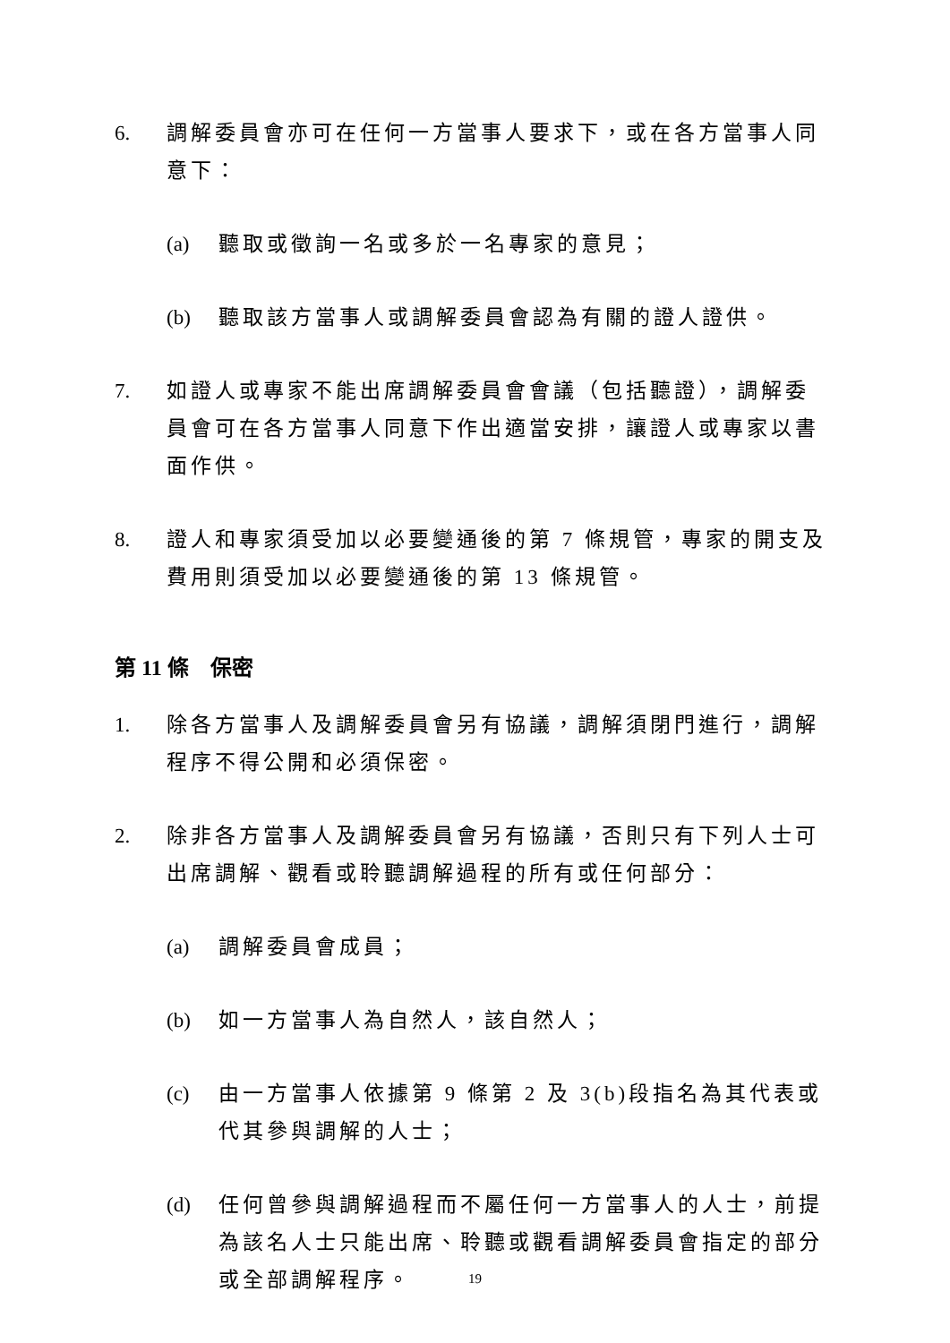6. 調解委員會亦可在任何一方當事人要求下，或在各方當事人同意下：
(a) 聽取或徵詢一名或多於一名專家的意見；
(b) 聽取該方當事人或調解委員會認為有關的證人證供。
7. 如證人或專家不能出席調解委員會會議（包括聽證），調解委員會可在各方當事人同意下作出適當安排，讓證人或專家以書面作供。
8. 證人和專家須受加以必要變通後的第 7 條規管，專家的開支及費用則須受加以必要變通後的第 13 條規管。
第 11 條　保密
1. 除各方當事人及調解委員會另有協議，調解須閉門進行，調解程序不得公開和必須保密。
2. 除非各方當事人及調解委員會另有協議，否則只有下列人士可出席調解、觀看或聆聽調解過程的所有或任何部分：
(a) 調解委員會成員；
(b) 如一方當事人為自然人，該自然人；
(c) 由一方當事人依據第 9 條第 2 及 3(b)段指名為其代表或代其參與調解的人士；
(d) 任何曾參與調解過程而不屬任何一方當事人的人士，前提為該名人士只能出席、聆聽或觀看調解委員會指定的部分或全部調解程序。
19